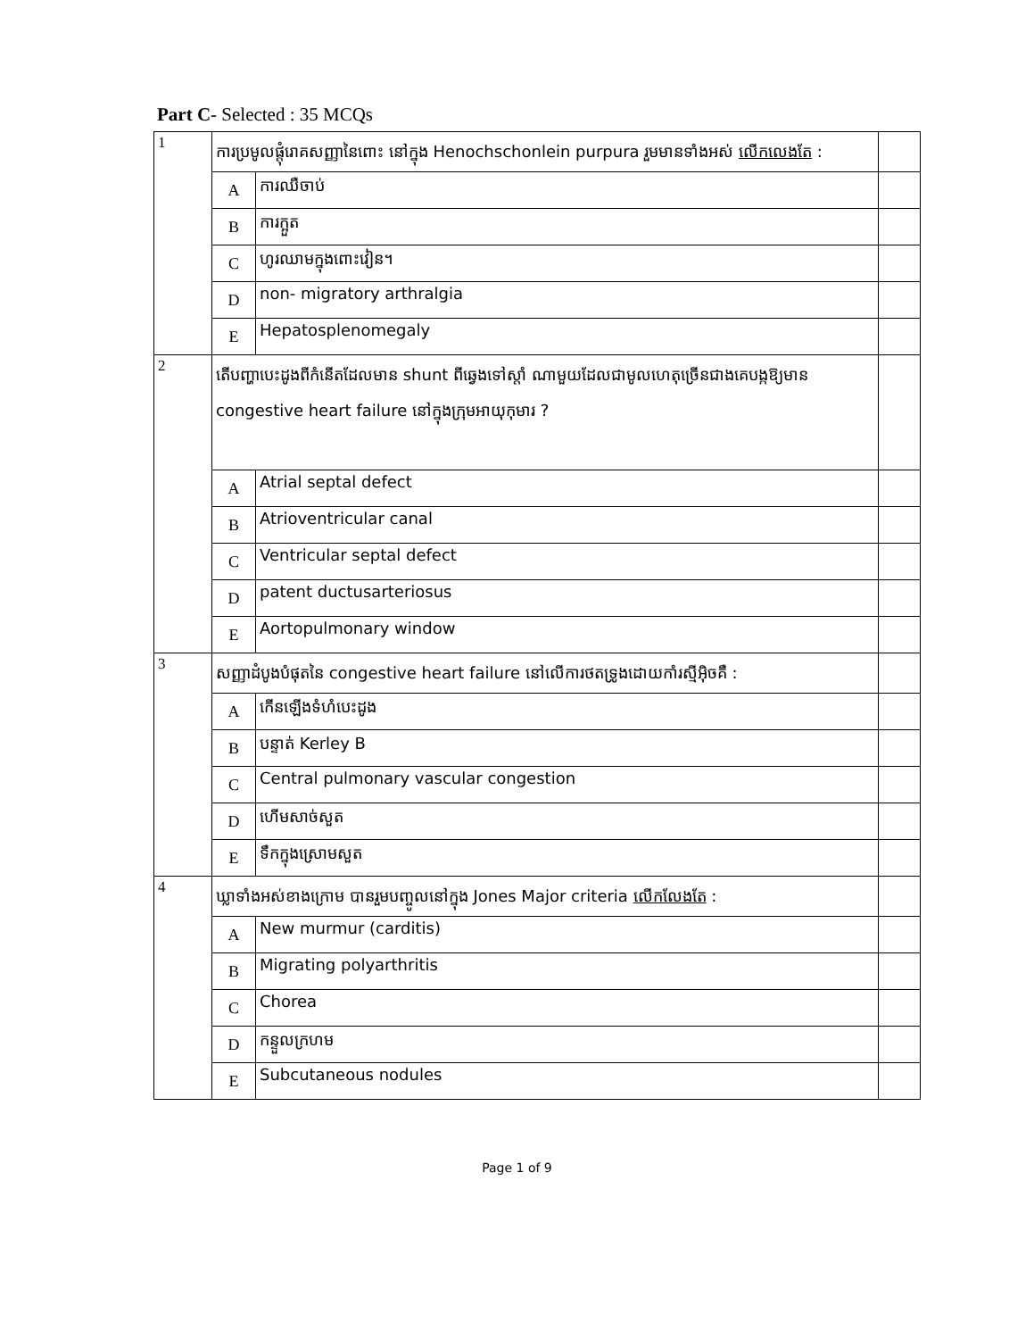Part C- Selected : 35 MCQs
| 1 | ការប្រមូលផ្តុំរោគសញ្ញានៃពោះ នៅក្នុង Henochschonlein purpura រួមមានទាំងអស់ លើកលេងតែ : | | |
| | A | ការឈឺចាប់ | |
| | B | ការក្អួត | |
| | C | ហូរឈាមក្នុងពោះវៀន។ | |
| | D | non- migratory arthralgia | |
| | E | Hepatosplenomegaly | |
| 2 | តើបញ្ហាបេះដូងពីកំនើតដែលមាន shunt ពីឆ្វេងទៅស្តាំ ណាមួយដែលជាមូលហេតុច្រើនជាងគេបង្កឱ្យមាន congestive heart failure នៅក្នុងក្រុមអាយុកុមារ ? | | |
| | A | Atrial septal defect | |
| | B | Atrioventricular canal | |
| | C | Ventricular septal defect | |
| | D | patent ductusarteriosus | |
| | E | Aortopulmonary window | |
| 3 | សញ្ញាដំបូងបំផុតនៃ congestive heart failure នៅលើការថតទ្រូងដោយកាំរស្មីអ៊ិចគឺ : | | |
| | A | កើនឡើងទំហំបេះដូង | |
| | B | បន្ទាត់ Kerley B | |
| | C | Central pulmonary vascular congestion | |
| | D | ហើមសាច់សួត | |
| | E | ទឹកក្នុងស្រោមសួត | |
| 4 | ឃ្លាទាំងអស់ខាងក្រោម បានរួមបញ្ចូលនៅក្នុង Jones Major criteria លើកលែងតែ : | | |
| | A | New murmur (carditis) | |
| | B | Migrating polyarthritis | |
| | C | Chorea | |
| | D | កន្ទួលក្រហម | |
| | E | Subcutaneous nodules | |
Page 1 of 9